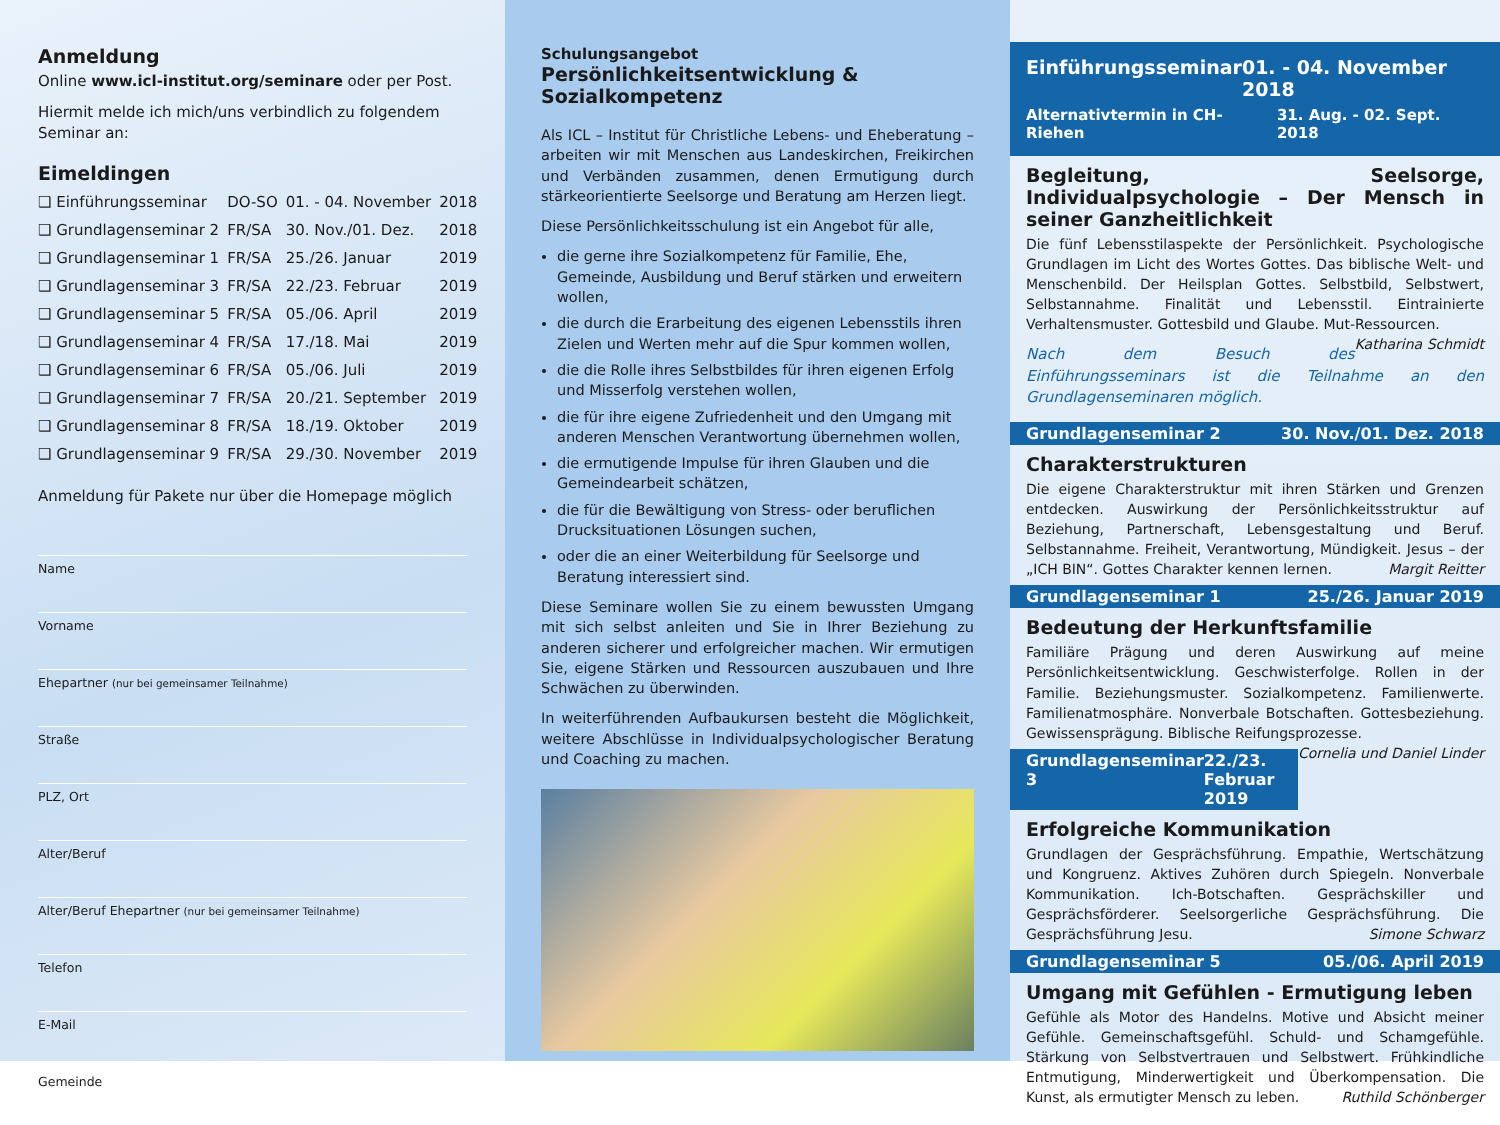Anmeldung
Online www.icl-institut.org/seminare oder per Post.
Hiermit melde ich mich/uns verbindlich zu folgendem Seminar an:
Eimeldingen
| ❑ Einführungsseminar | DO-SO | 01. - 04. November | 2018 |
| ❑ Grundlagenseminar 2 | FR/SA | 30. Nov./01. Dez. | 2018 |
| ❑ Grundlagenseminar 1 | FR/SA | 25./26. Januar | 2019 |
| ❑ Grundlagenseminar 3 | FR/SA | 22./23. Februar | 2019 |
| ❑ Grundlagenseminar 5 | FR/SA | 05./06. April | 2019 |
| ❑ Grundlagenseminar 4 | FR/SA | 17./18. Mai | 2019 |
| ❑ Grundlagenseminar 6 | FR/SA | 05./06. Juli | 2019 |
| ❑ Grundlagenseminar 7 | FR/SA | 20./21. September | 2019 |
| ❑ Grundlagenseminar 8 | FR/SA | 18./19. Oktober | 2019 |
| ❑ Grundlagenseminar 9 | FR/SA | 29./30. November | 2019 |
Anmeldung für Pakete nur über die Homepage möglich
Name
Vorname
Ehepartner (nur bei gemeinsamer Teilnahme)
Straße
PLZ, Ort
Alter/Beruf
Alter/Beruf Ehepartner (nur bei gemeinsamer Teilnahme)
Telefon
E-Mail
Gemeinde
Schulungsangebot
Persönlichkeitsentwicklung & Sozialkompetenz
Als ICL – Institut für Christliche Lebens- und Eheberatung – arbeiten wir mit Menschen aus Landeskirchen, Freikirchen und Verbänden zusammen, denen Ermutigung durch stärkeorientierte Seelsorge und Beratung am Herzen liegt.
Diese Persönlichkeitsschulung ist ein Angebot für alle,
die gerne ihre Sozialkompetenz für Familie, Ehe, Gemeinde, Ausbildung und Beruf stärken und erweitern wollen,
die durch die Erarbeitung des eigenen Lebensstils ihren Zielen und Werten mehr auf die Spur kommen wollen,
die die Rolle ihres Selbstbildes für ihren eigenen Erfolg und Misserfolg verstehen wollen,
die für ihre eigene Zufriedenheit und den Umgang mit anderen Menschen Verantwortung übernehmen wollen,
die ermutigende Impulse für ihren Glauben und die Gemeindearbeit schätzen,
die für die Bewältigung von Stress- oder beruflichen Drucksituationen Lösungen suchen,
oder die an einer Weiterbildung für Seelsorge und Beratung interessiert sind.
Diese Seminare wollen Sie zu einem bewussten Umgang mit sich selbst anleiten und Sie in Ihrer Beziehung zu anderen sicherer und erfolgreicher machen. Wir ermutigen Sie, eigene Stärken und Ressourcen auszubauen und Ihre Schwächen zu überwinden.
In weiterführenden Aufbaukursen besteht die Möglichkeit, weitere Abschlüsse in Individualpsychologischer Beratung und Coaching zu machen.
Einführungsseminar 01. - 04. November 2018
Alternativtermin in CH-Riehen 31. Aug. - 02. Sept. 2018
Begleitung, Seelsorge, Individualpsychologie – Der Mensch in seiner Ganzheitlichkeit
Die fünf Lebensstilaspekte der Persönlichkeit. Psychologische Grundlagen im Licht des Wortes Gottes. Das biblische Welt- und Menschenbild. Der Heilsplan Gottes. Selbstbild, Selbstwert, Selbstannahme. Finalität und Lebensstil. Eintrainierte Verhaltensmuster. Gottesbild und Glaube. Mut-Ressourcen. Katharina Schmidt
Nach dem Besuch des Einführungsseminars ist die Teilnahme an den Grundlagenseminaren möglich.
Grundlagenseminar 2 30. Nov./01. Dez. 2018
Charakterstrukturen
Die eigene Charakterstruktur mit ihren Stärken und Grenzen entdecken. Auswirkung der Persönlichkeitsstruktur auf Beziehung, Partnerschaft, Lebensgestaltung und Beruf. Selbstannahme. Freiheit, Verantwortung, Mündigkeit. Jesus – der „ICH BIN“. Gottes Charakter kennen lernen. Margit Reitter
Grundlagenseminar 1 25./26. Januar 2019
Bedeutung der Herkunftsfamilie
Familiäre Prägung und deren Auswirkung auf meine Persönlichkeitsentwicklung. Geschwisterfolge. Rollen in der Familie. Beziehungsmuster. Sozialkompetenz. Familienwerte. Familienatmosphäre. Nonverbale Botschaften. Gottesbeziehung. Gewissensprägung. Biblische Reifungsprozesse. Cornelia und Daniel Linder
Grundlagenseminar 3 22./23. Februar 2019
Erfolgreiche Kommunikation
Grundlagen der Gesprächsführung. Empathie, Wertschätzung und Kongruenz. Aktives Zuhören durch Spiegeln. Nonverbale Kommunikation. Ich-Botschaften. Gesprächskiller und Gesprächsförderer. Seelsorgerliche Gesprächsführung. Die Gesprächsführung Jesu. Simone Schwarz
Grundlagenseminar 5 05./06. April 2019
Umgang mit Gefühlen - Ermutigung leben
Gefühle als Motor des Handelns. Motive und Absicht meiner Gefühle. Gemeinschaftsgefühl. Schuld- und Schamgefühle. Stärkung von Selbstvertrauen und Selbstwert. Frühkindliche Entmutigung, Minderwertigkeit und Überkompensation. Die Kunst, als ermutigter Mensch zu leben. Ruthild Schönberger